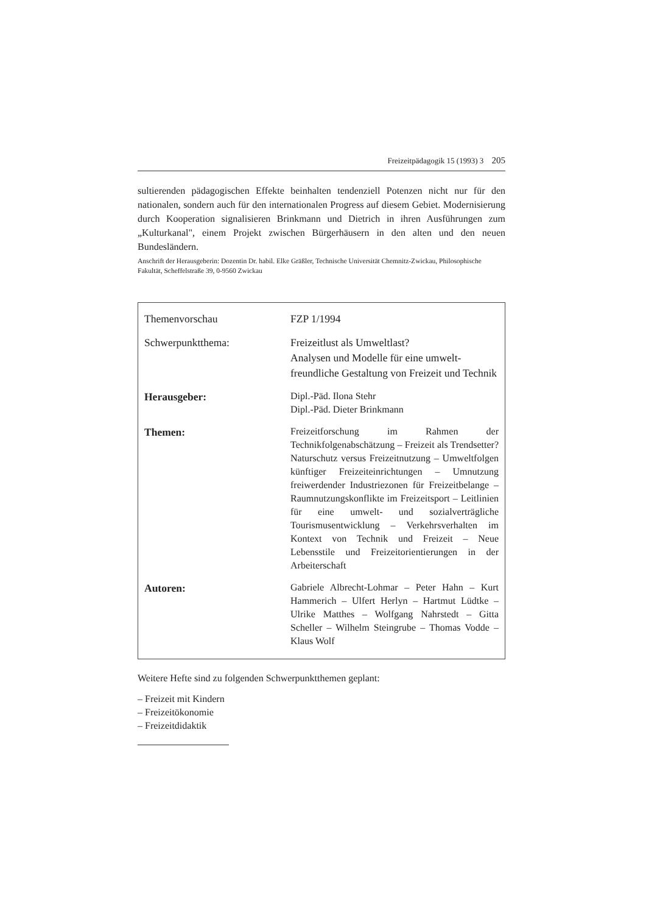Freizeitpädagogik 15 (1993) 3 205
sultierenden pädagogischen Effekte beinhalten tendenziell Potenzen nicht nur für den nationalen, sondern auch für den internationalen Progress auf diesem Gebiet. Modernisierung durch Kooperation signalisieren Brinkmann und Dietrich in ihren Ausführungen zum „Kulturkanal", einem Projekt zwischen Bürgerhäusern in den alten und den neuen Bundesländern.
Anschrift der Herausgeberin: Dozentin Dr. habil. Elke Gräßler, Technische Universität Chemnitz-Zwickau, Philosophische Fakultät, Scheffelstraße 39, 0-9560 Zwickau
| Themenvorschau | FZP 1/1994 |
| Schwerpunktthema: | Freizeitlust als Umweltlast? Analysen und Modelle für eine umwelt-freundliche Gestaltung von Freizeit und Technik |
| Herausgeber: | Dipl.-Päd. Ilona Stehr Dipl.-Päd. Dieter Brinkmann |
| Themen: | Freizeitforschung im Rahmen der Technikfolgenabschätzung – Freizeit als Trendsetter? Naturschutz versus Freizeitnutzung – Umweltfolgen künftiger Freizeiteinrichtungen – Umnutzung freiwerdender Industriezonen für Freizeitbelange – Raumnutzungskonflikte im Freizeitsport – Leitlinien für eine umwelt- und sozialverträgliche Tourismusentwicklung – Verkehrsverhalten im Kontext von Technik und Freizeit – Neue Lebensstile und Freizeitorientierungen in der Arbeiterschaft |
| Autoren: | Gabriele Albrecht-Lohmar – Peter Hahn – Kurt Hammerich – Ulfert Herlyn – Hartmut Lüdtke – Ulrike Matthes – Wolfgang Nahrstedt – Gitta Scheller – Wilhelm Steingrube – Thomas Vodde – Klaus Wolf |
Weitere Hefte sind zu folgenden Schwerpunktthemen geplant:
– Freizeit mit Kindern
– Freizeitökonomie
– Freizeitdidaktik